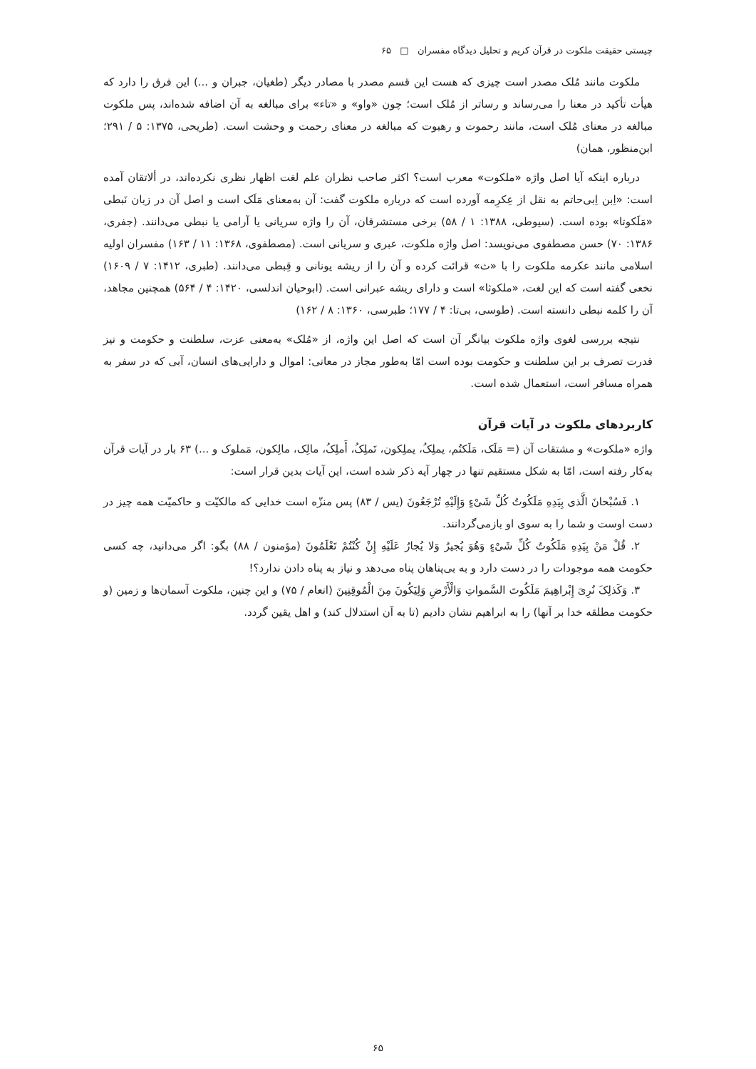چیستی حقیقت ملکوت در قرآن کریم و تحلیل دیدگاه مفسران □ ۶۵
ملکوت مانند مُلک مصدر است چیزی که هست این قسم مصدر با مصادر دیگر (طغیان، جبران و ...) این فرق را دارد که هیأت تأکید در معنا را می‌رساند و رساتر از مُلک است؛ چون «واو» و «تاء» برای مبالغه به آن اضافه شده‌اند، پس ملکوت مبالغه در معنای مُلک است، مانند رحموت و رهبوت که مبالغه در معنای رحمت و وحشت است. (طریحی، ۱۳۷۵: ۵ / ۲۹۱؛ ابن‌منظور، همان)
درباره اینکه آیا اصل واژه «ملکوت» معرب است؟ اکثر صاحب نظران علم لغت اظهار نظری نکرده‌اند، در ألاتقان آمده است: «اِبن اِبی‌حاتم به نقل از عِکرِمه آورده است که درباره ملکوت گفت: آن به‌معنای مَلَک است و اصل آن در زبان نَبطی «مَلَکوتا» بوده است. (سیوطی، ۱۳۸۸: ۱ / ۵۸) برخی مستشرقان، آن را واژه سریانی یا آرامی یا نبطی می‌دانند. (جفری، ۱۳۸۶: ۷۰) حسن مصطفوی می‌نویسد: اصل واژه ملکوت، عبری و سریانی است. (مصطفوی، ۱۳۶۸: ۱۱ / ۱۶۳) مفسران اولیه اسلامی مانند عکرمه ملکوت را با «ث» قرائت کرده و آن را از ریشه یونانی و قِبطی می‌دانند. (طبری، ۱۴۱۲: ۷ / ۱۶۰۹) نخعی گفته است که این لغت، «ملکوثا» است و دارای ریشه عبرانی است. (ابوحیان اندلسی، ۱۴۲۰: ۴ / ۵۶۴) همچنین مجاهد، آن را کلمه نبطی دانسته است. (طوسی، بی‌تا: ۴ / ۱۷۷؛ طبرسی، ۱۳۶۰: ۸ / ۱۶۲)
نتیجه بررسی لغوی واژه ملکوت بیانگر آن است که اصل این واژه، از «مُلک» به‌معنی عزت، سلطنت و حکومت و نیز قدرت تصرف بر این سلطنت و حکومت بوده است امّا به‌طور مجاز در معانی: اموال و دارایی‌های انسان، آبی که در سفر به همراه مسافر است، استعمال شده است.
کاربردهای ملکوت در آیات قرآن
واژه «ملکوت» و مشتقات آن (= مَلَک، مَلَکتُم، یملِکُ، یملِکون، تَملِکُ، أَملِکُ، مالِک، مالِکون، مَملوک و ...) ۶۳ بار در آیات قرآن به‌کار رفته است، امّا به شکل مستقیم تنها در چهار آیه ذکر شده است، این آیات بدین قرار است:
۱. فَسُبْحانَ الَّذی بِیَدِهِ مَلَکُوتُ کُلِّ شَیْءٍ وَإِلَیْهِ تُرْجَعُونَ (یس / ۸۳) پس منزّه است خدایی که مالکیّت و حاکمیّت همه چیز در دست اوست و شما را به سوی او بازمی‌گردانند.
۲. قُلْ مَنْ بِیَدِهِ مَلَکُوتُ کُلِّ شَیْءٍ وَهُوَ یُجیرُ وَلا یُجارُ عَلَیْهِ إِنْ کُنْتُمْ تَعْلَمُونَ (مؤمنون / ۸۸) بگو: اگر می‌دانید، چه کسی حکومت همه موجودات را در دست دارد و به بی‌پناهان پناه می‌دهد و نیاز به پناه دادن ندارد؟!
۳. وَکَذلِکَ نُرِیَ إِبْراهِیمَ مَلَکُوتَ السَّمواتِ وَالْأَرْضِ وَلِیَکُونَ مِنَ الْمُوقِنِینَ (انعام / ۷۵) و این چنین، ملکوت آسمان‌ها و زمین (و حکومت مطلقه خدا بر آنها) را به ابراهیم نشان دادیم (تا به آن استدلال کند) و اهل یقین گردد.
۶۵